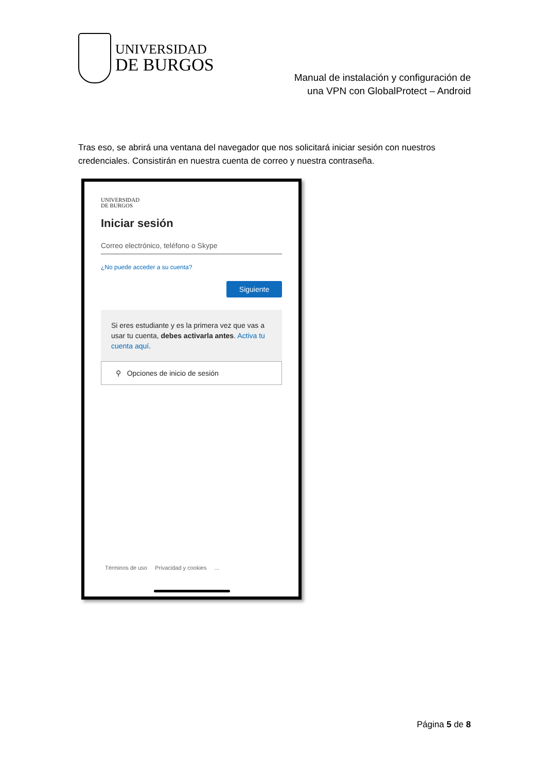UNIVERSIDAD
DE BURGOS
Manual de instalación y configuración de
una VPN con GlobalProtect – Android
Tras eso, se abrirá una ventana del navegador que nos solicitará iniciar sesión con nuestros credenciales. Consistirán en nuestra cuenta de correo y nuestra contraseña.
UNIVERSIDAD
DE BURGOS
Iniciar sesión
Correo electrónico, teléfono o Skype
¿No puede acceder a su cuenta?
Siguiente
Si eres estudiante y es la primera vez que vas a usar tu cuenta, debes activarla antes. Activa tu cuenta aquí.
⚲ Opciones de inicio de sesión
Términos de uso Privacidad y cookies ...
Página 5 de 8